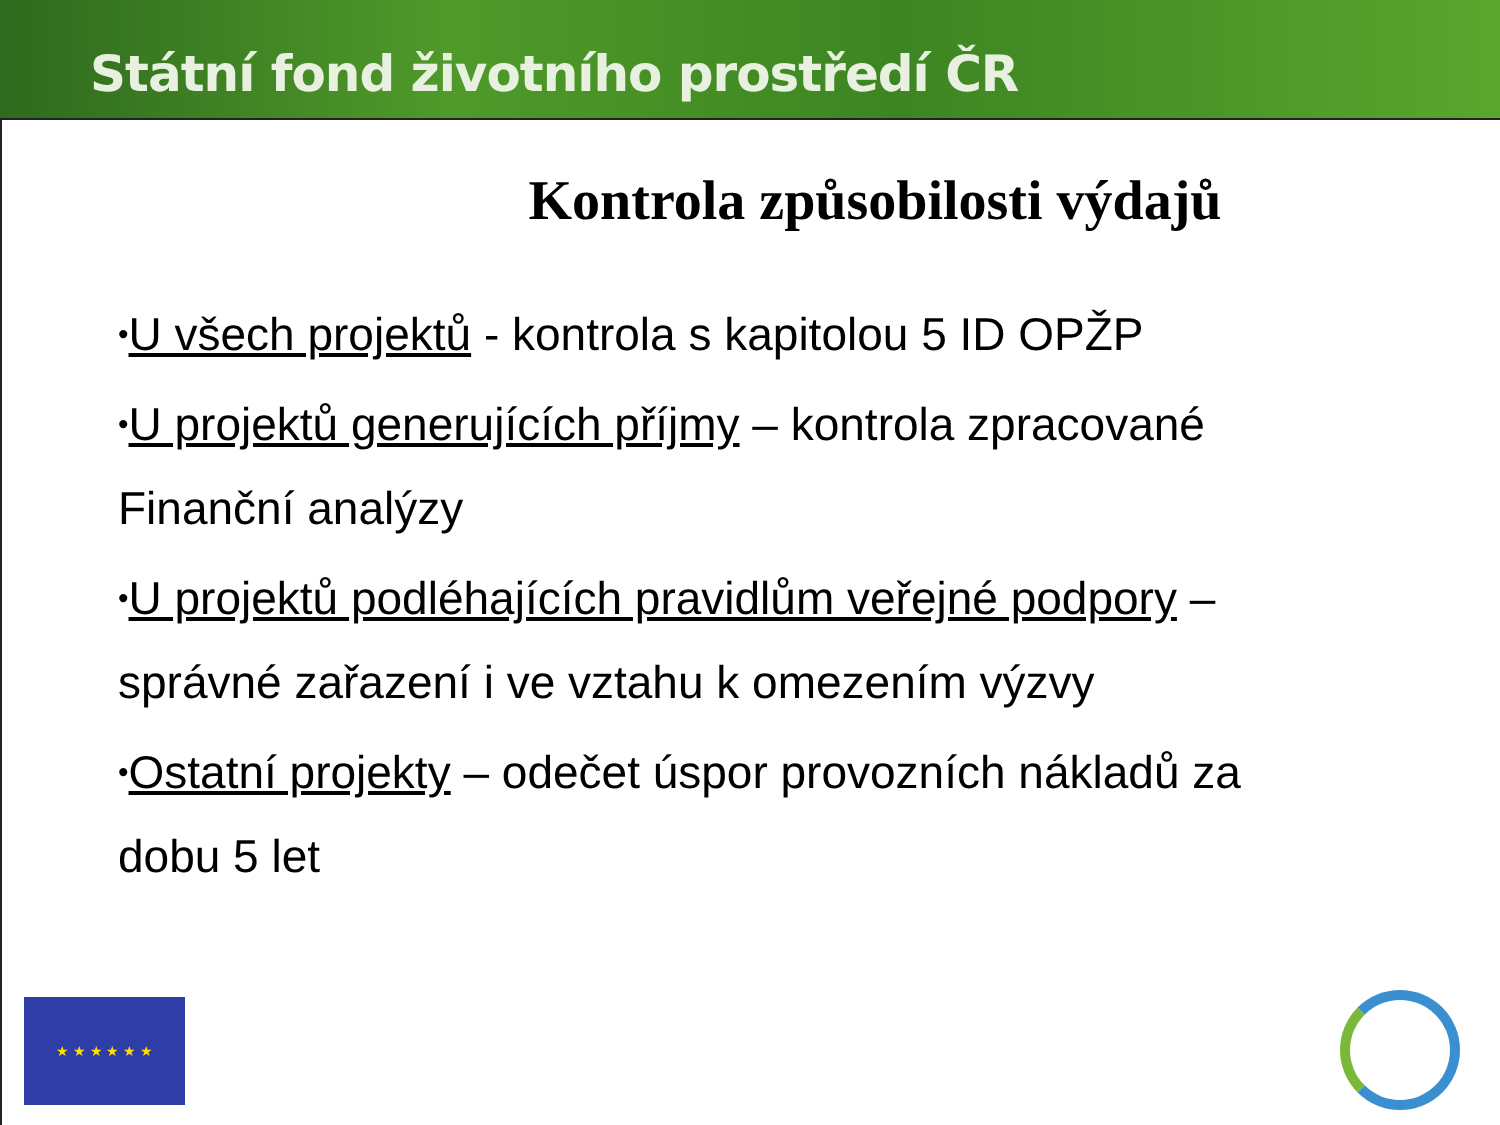Státní fond životního prostředí ČR
Kontrola způsobilosti výdajů
•U všech projektů - kontrola s kapitolou 5 ID OPŽP
•U projektů generujících příjmy – kontrola zpracované Finanční analýzy
•U projektů podléhajících pravidlům veřejné podpory – správné zařazení i ve vztahu k omezením výzvy
•Ostatní projekty – odečet úspor provozních nákladů za dobu 5 let
★ ★ ★ ★ ★ ★